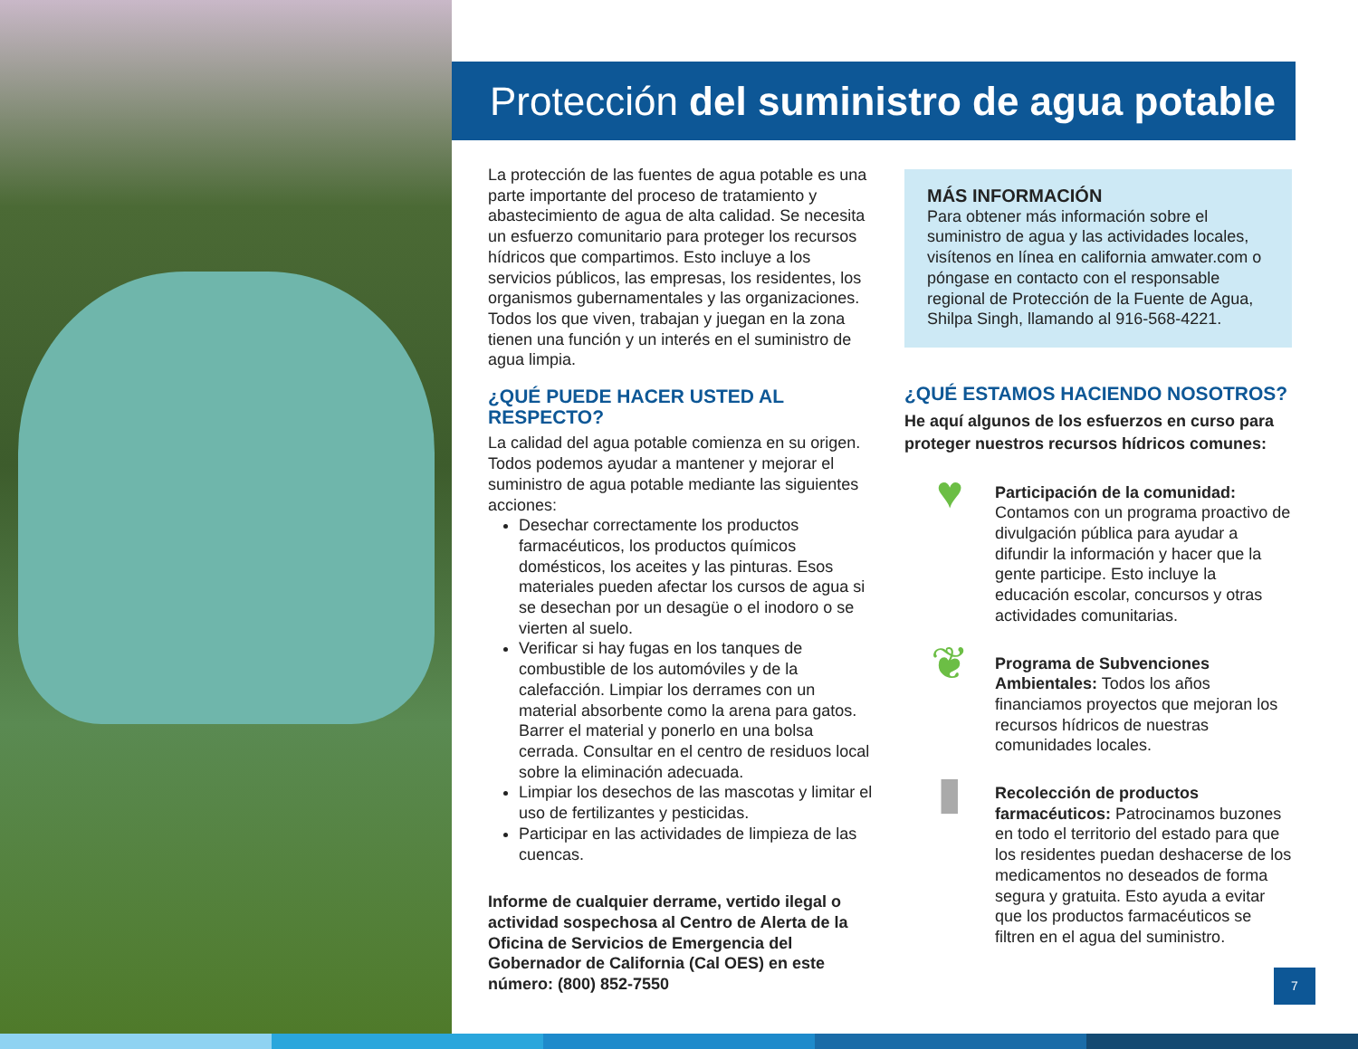Protección del suministro de agua potable
La protección de las fuentes de agua potable es una parte importante del proceso de tratamiento y abastecimiento de agua de alta calidad. Se necesita un esfuerzo comunitario para proteger los recursos hídricos que compartimos. Esto incluye a los servicios públicos, las empresas, los residentes, los organismos gubernamentales y las organizaciones. Todos los que viven, trabajan y juegan en la zona tienen una función y un interés en el suministro de agua limpia.
¿QUÉ PUEDE HACER USTED AL RESPECTO?
La calidad del agua potable comienza en su origen. Todos podemos ayudar a mantener y mejorar el suministro de agua potable mediante las siguientes acciones:
Desechar correctamente los productos farmacéuticos, los productos químicos domésticos, los aceites y las pinturas. Esos materiales pueden afectar los cursos de agua si se desechan por un desagüe o el inodoro o se vierten al suelo.
Verificar si hay fugas en los tanques de combustible de los automóviles y de la calefacción. Limpiar los derrames con un material absorbente como la arena para gatos. Barrer el material y ponerlo en una bolsa cerrada. Consultar en el centro de residuos local sobre la eliminación adecuada.
Limpiar los desechos de las mascotas y limitar el uso de fertilizantes y pesticidas.
Participar en las actividades de limpieza de las cuencas.
Informe de cualquier derrame, vertido ilegal o actividad sospechosa al Centro de Alerta de la Oficina de Servicios de Emergencia del Gobernador de California (Cal OES) en este número: (800) 852-7550
MÁS INFORMACIÓN
Para obtener más información sobre el suministro de agua y las actividades locales, visítenos en línea en california amwater.com o póngase en contacto con el responsable regional de Protección de la Fuente de Agua, Shilpa Singh, llamando al 916-568-4221.
¿QUÉ ESTAMOS HACIENDO NOSOTROS?
He aquí algunos de los esfuerzos en curso para proteger nuestros recursos hídricos comunes:
♥
Participación de la comunidad: Contamos con un programa proactivo de divulgación pública para ayudar a difundir la información y hacer que la gente participe. Esto incluye la educación escolar, concursos y otras actividades comunitarias.
❦
Programa de Subvenciones Ambientales: Todos los años financiamos proyectos que mejoran los recursos hídricos de nuestras comunidades locales.
▮
Recolección de productos farmacéuticos: Patrocinamos buzones en todo el territorio del estado para que los residentes puedan deshacerse de los medicamentos no deseados de forma segura y gratuita. Esto ayuda a evitar que los productos farmacéuticos se filtren en el agua del suministro.
7